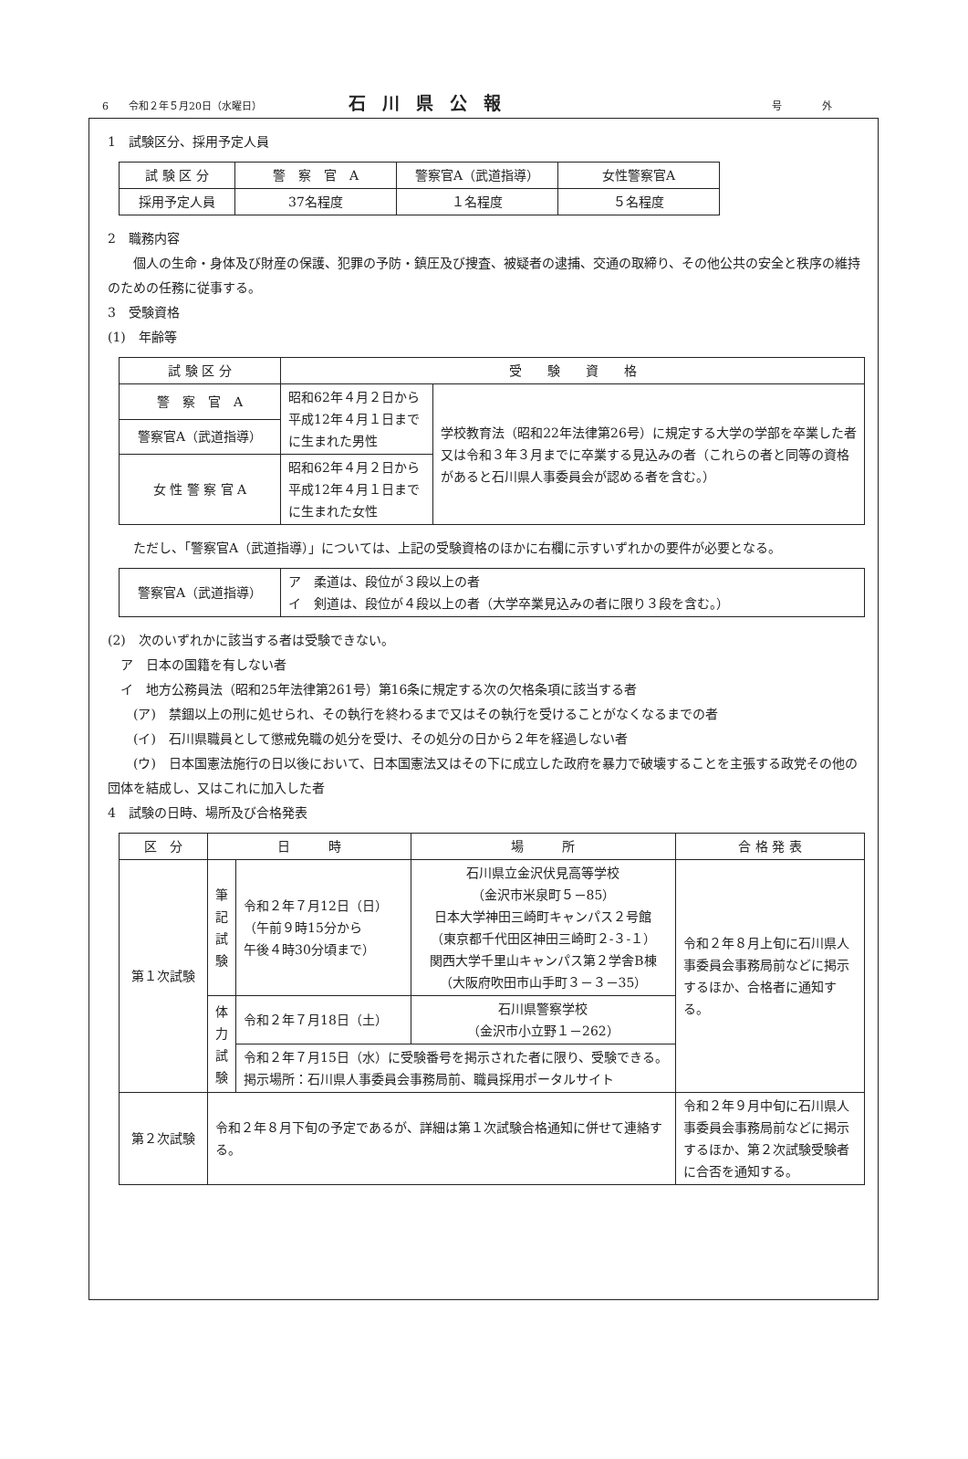6　　令和２年５月20日（水曜日） 石川県公報 号　　　　外
1　試験区分、採用予定人員
| 試 験 区 分 | 警 察 官 A | 警察官A（武道指導） | 女性警察官A |
| 採用予定人員 | 37名程度 | １名程度 | ５名程度 |
2　職務内容
　　個人の生命・身体及び財産の保護、犯罪の予防・鎮圧及び捜査、被疑者の逮捕、交通の取締り、その他公共の安全と秩序の維持のための任務に従事する。
3　受験資格
(1)　年齢等
| 試 験 区 分 | 受 験 資 格 | |
| 警 察 官 A | 昭和62年４月２日から平成12年４月１日までに生まれた男性 | 学校教育法（昭和22年法律第26号）に規定する大学の学部を卒業した者又は令和３年３月までに卒業する見込みの者（これらの者と同等の資格があると石川県人事委員会が認める者を含む。） |
| 警察官A（武道指導） | | |
| 女 性 警 察 官 A | 昭和62年４月２日から平成12年４月１日までに生まれた女性 | |
　　ただし、「警察官A（武道指導）」については、上記の受験資格のほかに右欄に示すいずれかの要件が必要となる。
| 警察官A（武道指導） | ア 柔道は、段位が３段以上の者 イ 剣道は、段位が４段以上の者（大学卒業見込みの者に限り３段を含む。） |
(2)　次のいずれかに該当する者は受験できない。
　ア　日本の国籍を有しない者
　イ　地方公務員法（昭和25年法律第261号）第16条に規定する次の欠格条項に該当する者
　　(ア)　禁錮以上の刑に処せられ、その執行を終わるまで又はその執行を受けることがなくなるまでの者
　　(イ)　石川県職員として懲戒免職の処分を受け、その処分の日から２年を経過しない者
　　(ウ)　日本国憲法施行の日以後において、日本国憲法又はその下に成立した政府を暴力で破壊することを主張する政党その他の団体を結成し、又はこれに加入した者
4　試験の日時、場所及び合格発表
| 区 分 | 日 時 | | 場 所 | 合 格 発 表 |
| 第１次試験 | 筆 記 試 験 | 令和２年７月12日（日） （午前９時15分から 午後４時30分頃まで） | 石川県立金沢伏見高等学校 （金沢市米泉町５－85） 日本大学神田三崎町キャンパス２号館 （東京都千代田区神田三崎町２-３-１） 関西大学千里山キャンパス第２学舎B棟 （大阪府吹田市山手町３－３－35） | 令和２年８月上旬に石川県人事委員会事務局前などに掲示するほか、合格者に通知する。 |
| | 体 力 試 験 | 令和２年７月18日（土） | 石川県警察学校 （金沢市小立野１－262） | |
| | | 令和２年７月15日（水）に受験番号を掲示された者に限り、受験できる。 掲示場所：石川県人事委員会事務局前、職員採用ポータルサイト | | |
| 第２次試験 | 令和２年８月下旬の予定であるが、詳細は第１次試験合格通知に併せて連絡する。 | | | 令和２年９月中旬に石川県人事委員会事務局前などに掲示するほか、第２次試験受験者に合否を通知する。 |